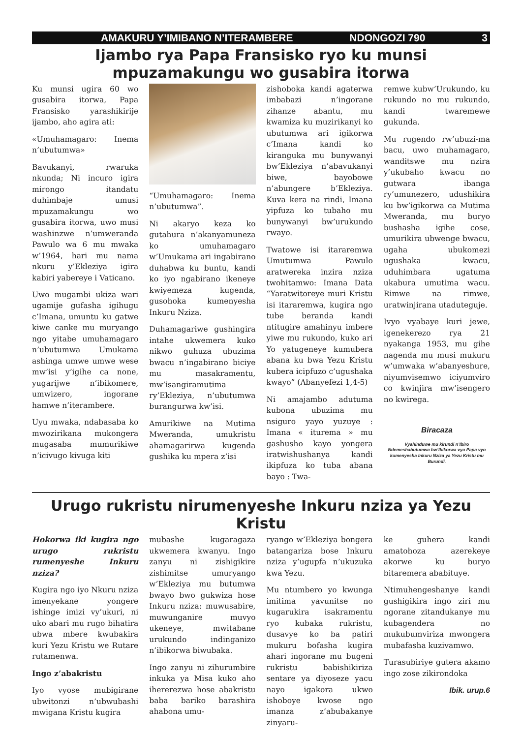AMAKURU Y’IMIBANO N’ITERAMBERE NDONGOZI 790 3
Ijambo rya Papa Fransisko ryo ku munsi mpuzamakungu wo gusabira itorwa
Ku munsi ugira 60 wo gusabira itorwa, Papa Fransisko yarashikirije ijambo, aho agira ati:
«Umuhamagaro: Inema n’ubutumwa»
Bavukanyi, rwaruka nkunda; Ni incuro igira mirongo itandatu duhimbaje umusi mpuzamakungu wo gusabira itorwa, uwo musi washinzwe n’umweranda Pawulo wa 6 mu mwaka w’1964, hari mu nama nkuru y’Ekleziya igira kabiri yabereye i Vaticano.
Uwo mugambi ukiza wari ugamije gufasha igihugu c’Imana, umuntu ku gatwe kiwe canke mu muryango ngo yitabe umuhamagaro n’ubutumwa Umukama ashinga umwe umwe wese mw’isi y’igihe ca none, yugarijwe n’ibikomere, umwizero, ingorane hamwe n’iterambere.
Uyu mwaka, ndabasaba ko mwozirikana mukongera mugasaba mumurikiwe n’icivugo kivuga kiti
“Umuhamagaro: Inema n’ubutumwa”.
Ni akaryo keza ko gutahura n’akanyamuneza ko umuhamagaro w’Umukama ari ingabirano duhabwa ku buntu, kandi ko iyo ngabirano ikeneye kwiyemeza kugenda, gusohoka kumenyesha Inkuru Nziza.
Duhamagariwe gushingira intahe ukwemera kuko nikwo guhuza ubuzima bwacu n’ingabirano biciye mu masakramentu, mw’isangiramutima ry’Ekleziya, n’ubutumwa burangurwa kw’isi.
Amurikiwe na Mutima Mweranda, umukristu ahamagarirwa kugenda gushika ku mpera z’isi
zishoboka kandi agaterwa imbabazi n’ingorane zihanze abantu, mu kwamiza ku muzirikanyi ko ubutumwa ari igikorwa c’Imana kandi ko kiranguka mu bunywanyi bw’Ekleziya n’abavukanyi biwe, bayobowe n’abungere b’Ekleziya. Kuva kera na rindi, Imana yipfuza ko tubaho mu bunywanyi bw’urukundo rwayo.
Twatowe isi itararemwa Umutumwa Pawulo aratwereka inzira nziza twohitamwo: Imana Data “Yaratwitoreye muri Kristu isi itararemwa, kugira ngo tube beranda kandi ntitugire amahinyu imbere yiwe mu rukundo, kuko ari Yo yatugeneye kumubera abana ku bwa Yezu Kristu kubera icipfuzo c’ugushaka kwayo” (Abanyefezi 1,4-5)
Ni amajambo adutuma kubona ubuzima mu nsiguro yayo yuzuye : Imana « iturema » mu gashusho kayo yongera iratwishushanya kandi ikipfuza ko tuba abana bayo : Twa-
remwe kubw’Urukundo, ku rukundo no mu rukundo, kandi twaremewe gukunda.
Mu rugendo rw’ubuzi-ma bacu, uwo muhamagaro, wanditswe mu nzira y’ukubaho kwacu no gutwara ibanga ry’umunezero, udushikira ku bw’igikorwa ca Mutima Mweranda, mu buryo bushasha igihe cose, umurikira ubwenge bwacu, ugaha ubukomezi ugushaka kwacu, uduhimbara ugatuma ukabura umutima wacu. Rimwe na rimwe, uratwinjirana utaduteguje.
Ivyo vyabaye kuri jewe, igenekerezo rya 21 nyakanga 1953, mu gihe nagenda mu musi mukuru w’umwaka w’abanyeshure, niyumvisemwo iciyumviro co kwinjira mw’isengero no kwirega.
Biracaza
Vyahinduwe mu kirundi n’Ibiro Ndemeshabutumwa bw’Ibikorwa vya Papa vyo kumenyesha Inkuru Nziza ya Yezu Kristu mu Burundi.
Urugo rukristu nirumenyeshe Inkuru nziza ya Yezu Kristu
Hokorwa iki kugira ngo urugo rukristu rumenyeshe Inkuru nziza?
Kugira ngo iyo Nkuru nziza imenyekane yongere ishinge imizi vy’ukuri, ni uko abari mu rugo bihatira ubwa mbere kwubakira kuri Yezu Kristu we Rutare rutamenwa.
Ingo z’abakristu
Iyo vyose mubigirane ubwitonzi n’ubwubashi mwigana Kristu kugira
mubashe kugaragaza ukwemera kwanyu. Ingo zanyu ni zishigikire zishimitse umuryango w’Ekleziya mu butumwa bwayo bwo gukwiza hose Inkuru nziza: muwusabire, muwunganire muvyo ukeneye, mwitabane urukundo indinganizo n’ibikorwa biwubaka.
Ingo zanyu ni zihurumbire inkuka ya Misa kuko aho ihererezwa hose abakristu baba bariko barashira ahabona umu-
ryango w’Ekleziya bongera batangariza bose Inkuru nziza y’ugupfa n’ukuzuka kwa Yezu.
Mu ntumbero yo kwunga imitima yavunitse no kugarukira isakramentu ryo kubaka rukristu, dusavye ko ba patiri mukuru bofasha kugira ahari ingorane mu bugeni rukristu babishikiriza sentare ya diyoseze yacu nayo igakora ukwo ishoboye kwose ngo imanza z’abubakanye zinyaru-
ke guhera kandi amatohoza azerekeye akorwe ku buryo bitaremera ababituye.
Ntimuhengeshanye kandi gushigikira ingo ziri mu ngorane zitandukanye mu kubagendera no mukubumviriza mwongera mubafasha kuzivamwo.
Turasubiriye gutera akamo ingo zose zikirondoka
Ibik. urup.6